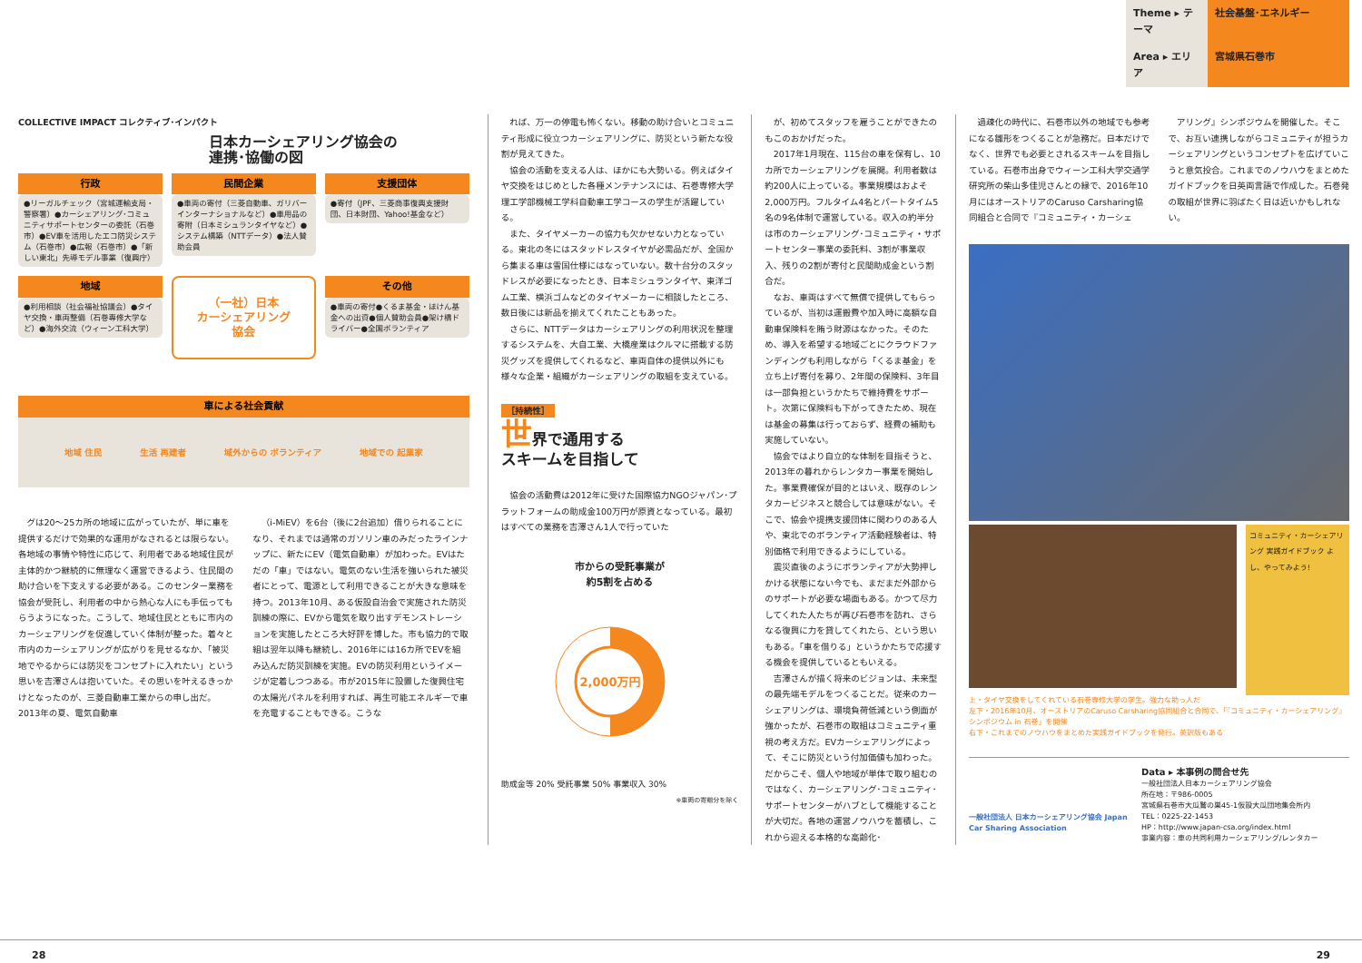Theme ▸ テーマ
社会基盤･エネルギー
Area ▸ エリア
宮城県石巻市
COLLECTIVE IMPACT コレクティブ･インパクト
日本カーシェアリング協会の
連携･協働の図
行政
●リーガルチェック（宮城運輸支局・警察署）●カーシェアリング･コミュニティサポートセンターの委託（石巻市）●EV車を活用したエコ防災システム（石巻市）●広報（石巻市）●「新しい東北」先導モデル事業（復興庁）
民間企業
●車両の寄付（三菱自動車、ガリバーインターナショナルなど）●車用品の寄附（日本ミシュランタイヤなど）●システム構築（NTTデータ）●法人賛助会員
支援団体
●寄付（JPF、三菱商事復興支援財団、日本財団、Yahoo!基金など）
地域
●利用相談（社会福祉協議会）●タイヤ交換・車両整備（石巻専修大学など）●海外交流（ウィーン工科大学）
（一社）日本
カーシェアリング
協会
その他
●車両の寄付●くるま基金・ほけん基金への出資●個人賛助会員●架け橋ドライバー●全国ボランティア
車による社会貢献
地域 住民 生活 再建者 域外からの ボランティア 地域での 起業家
グは20～25カ所の地域に広がっていたが、単に車を提供するだけで効果的な運用がなされるとは限らない。各地域の事情や特性に応じて、利用者である地域住民が主体的かつ継続的に無理なく運営できるよう、住民間の助け合いを下支えする必要がある。このセンター業務を協会が受託し、利用者の中から熱心な人にも手伝ってもらうようになった。こうして、地域住民とともに市内のカーシェアリングを促進していく体制が整った。着々と市内のカーシェアリングが広がりを見せるなか、「被災地でやるからには防災をコンセプトに入れたい」という思いを吉澤さんは抱いていた。その思いを叶えるきっかけとなったのが、三菱自動車工業からの申し出だ。2013年の夏、電気自動車
（i-MiEV）を6台（後に2台追加）借りられることになり、それまでは通常のガソリン車のみだったラインナップに、新たにEV（電気自動車）が加わった。EVはただの「車」ではない。電気のない生活を強いられた被災者にとって、電源として利用できることが大きな意味を持つ。2013年10月、ある仮設自治会で実施された防災訓練の際に、EVから電気を取り出すデモンストレーションを実施したところ大好評を博した。市も協力的で取組は翌年以降も継続し、2016年には16カ所でEVを組み込んだ防災訓練を実施。EVの防災利用というイメージが定着しつつある。市が2015年に設置した復興住宅の太陽光パネルを利用すれば、再生可能エネルギーで車を充電することもできる。こうな
れば、万一の停電も怖くない。移動の助け合いとコミュニティ形成に役立つカーシェアリングに、防災という新たな役割が見えてきた。
協会の活動を支える人は、ほかにも大勢いる。例えばタイヤ交換をはじめとした各種メンテナンスには、石巻専修大学理工学部機械工学科自動車工学コースの学生が活躍している。
また、タイヤメーカーの協力も欠かせない力となっている。東北の冬にはスタッドレスタイヤが必需品だが、全国から集まる車は雪国仕様にはなっていない。数十台分のスタッドレスが必要になったとき、日本ミシュランタイヤ、東洋ゴム工業、横浜ゴムなどのタイヤメーカーに相談したところ、数日後には新品を揃えてくれたこともあった。
さらに、NTTデータはカーシェアリングの利用状況を整理するシステムを、大自工業、大橋産業はクルマに搭載する防災グッズを提供してくれるなど、車両自体の提供以外にも様々な企業・組織がカーシェアリングの取組を支えている。
［持続性］
世界で通用する
スキームを目指して
協会の活動費は2012年に受けた国際協力NGOジャパン･プラットフォームの助成金100万円が原資となっている。最初はすべての業務を吉澤さん1人で行っていた
市からの受託事業が
約5割を占める
2,000万円
助成金等 20% 受託事業 50% 事業収入 30%
※車両の寄贈分を除く
が、初めてスタッフを雇うことができたのもこのおかげだった。
2017年1月現在、115台の車を保有し、10カ所でカーシェアリングを展開。利用者数は約200人に上っている。事業規模はおよそ2,000万円。フルタイム4名とパートタイム5名の9名体制で運営している。収入の約半分は市のカーシェアリング･コミュニティ・サポートセンター事業の委託料、3割が事業収入、残りの2割が寄付と民間助成金という割合だ。
なお、車両はすべて無償で提供してもらっているが、当初は運搬費や加入時に高額な自動車保険料を賄う財源はなかった。そのため、導入を希望する地域ごとにクラウドファンディングも利用しながら「くるま基金」を立ち上げ寄付を募り、2年間の保険料、3年目は一部負担というかたちで維持費をサポート。次第に保険料も下がってきたため、現在は基金の募集は行っておらず、経費の補助も実施していない。
協会ではより自立的な体制を目指そうと、2013年の暮れからレンタカー事業を開始した。事業費確保が目的とはいえ、既存のレンタカービジネスと競合しては意味がない。そこで、協会や提携支援団体に関わりのある人や、東北でのボランティア活動経験者は、特別価格で利用できるようにしている。
震災直後のようにボランティアが大勢押しかける状態にない今でも、まだまだ外部からのサポートが必要な場面もある。かつて尽力してくれた人たちが再び石巻市を訪れ、さらなる復興に力を貸してくれたら、という思いもある。「車を借りる」というかたちで応援する機会を提供しているともいえる。
吉澤さんが描く将来のビジョンは、未来型の最先端モデルをつくることだ。従来のカーシェアリングは、環境負荷低減という側面が強かったが、石巻市の取組はコミュニティ重視の考え方だ。EVカーシェアリングによって、そこに防災という付加価値も加わった。だからこそ、個人や地域が単体で取り組むのではなく、カーシェアリング･コミュニティ･サポートセンターがハブとして機能することが大切だ。各地の運営ノウハウを蓄積し、これから迎える本格的な高齢化･
過疎化の時代に、石巻市以外の地域でも参考になる雛形をつくることが急務だ。日本だけでなく、世界でも必要とされるスキームを目指している。石巻市出身でウィーン工科大学交通学研究所の柴山多佳児さんとの縁で、2016年10月にはオーストリアのCaruso Carsharing協同組合と合同で『コミュニティ・カーシェ
アリング』シンポジウムを開催した。そこで、お互い連携しながらコミュニティが担うカーシェアリングというコンセプトを広げていこうと意気投合。これまでのノウハウをまとめたガイドブックを日英両言語で作成した。石巻発の取組が世界に羽ばたく日は近いかもしれない。
コミュニティ・カーシェアリング 実践ガイドブック よし、やってみよう!
上・タイヤ交換をしてくれている石巻専修大学の学生。強力な助っ人だ
左下・2016年10月、オーストリアのCaruso Carsharing協同組合と合同で、「『コミュニティ・カーシェアリング』シンポジウム in 石巻」を開催
右下・これまでのノウハウをまとめた実践ガイドブックを発行。英訳版もある
一般社団法人 日本カーシェアリング協会 Japan Car Sharing Association
Data ▸ 本事例の問合せ先
一般社団法人日本カーシェアリング協会
所在地：〒986-0005
宮城県石巻市大瓜鷲の巣45-1仮設大瓜団地集会所内
TEL：0225-22-1453
HP：http://www.japan-csa.org/index.html
事業内容：車の共同利用カーシェアリング/レンタカー
28 29